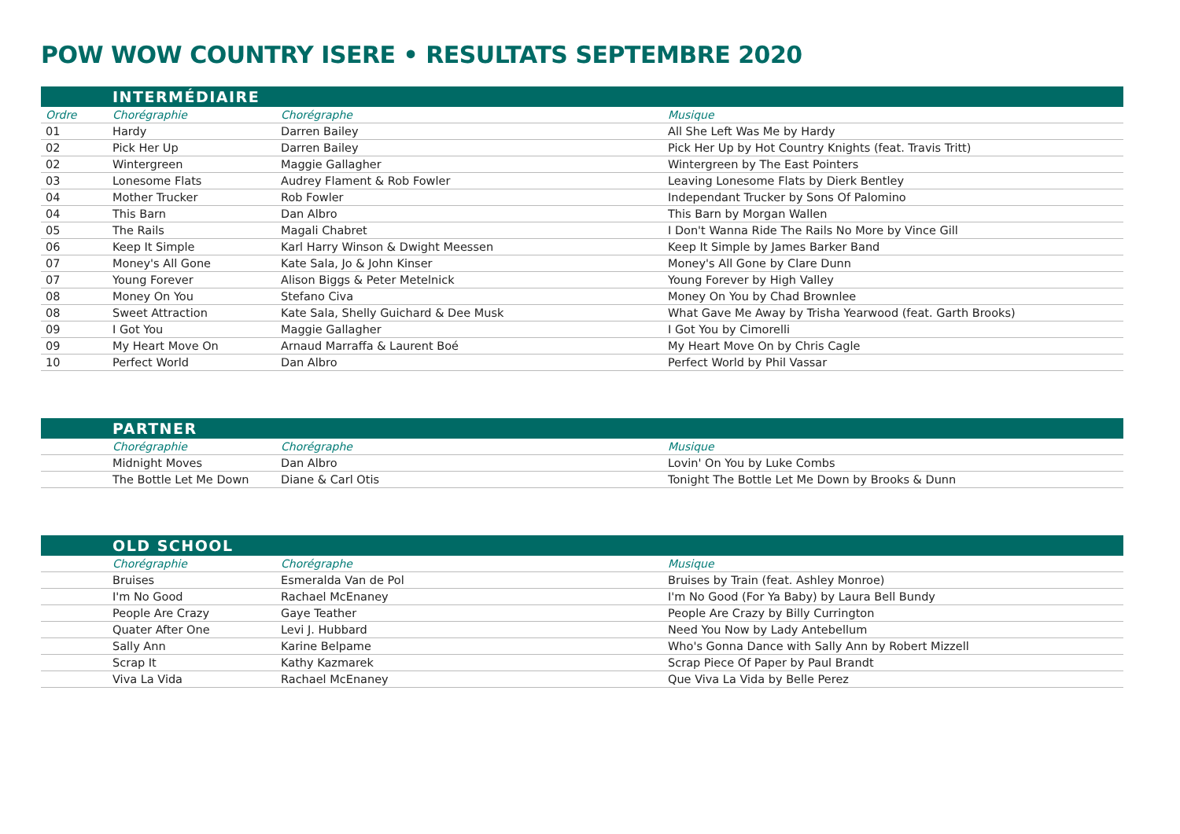POW WOW COUNTRY ISERE • RESULTATS SEPTEMBRE 2020
| | INTERMÉDIAIRE | | |
| Ordre | Chorégraphie | Chorégraphe | Musique |
| 01 | Hardy | Darren Bailey | All She Left Was Me by Hardy |
| 02 | Pick Her Up | Darren Bailey | Pick Her Up by Hot Country Knights (feat. Travis Tritt) |
| 02 | Wintergreen | Maggie Gallagher | Wintergreen by The East Pointers |
| 03 | Lonesome Flats | Audrey Flament & Rob Fowler | Leaving Lonesome Flats by Dierk Bentley |
| 04 | Mother Trucker | Rob Fowler | Independant Trucker by Sons Of Palomino |
| 04 | This Barn | Dan Albro | This Barn by Morgan Wallen |
| 05 | The Rails | Magali Chabret | I Don't Wanna Ride The Rails No More by Vince Gill |
| 06 | Keep It Simple | Karl Harry Winson & Dwight Meessen | Keep It Simple by James Barker Band |
| 07 | Money's All Gone | Kate Sala, Jo & John Kinser | Money's All Gone by Clare Dunn |
| 07 | Young Forever | Alison Biggs & Peter Metelnick | Young Forever by High Valley |
| 08 | Money On You | Stefano Civa | Money On You by Chad Brownlee |
| 08 | Sweet Attraction | Kate Sala, Shelly Guichard & Dee Musk | What Gave Me Away by Trisha Yearwood (feat. Garth Brooks) |
| 09 | I Got You | Maggie Gallagher | I Got You by Cimorelli |
| 09 | My Heart Move On | Arnaud Marraffa & Laurent Boé | My Heart Move On by Chris Cagle |
| 10 | Perfect World | Dan Albro | Perfect World by Phil Vassar |
| | PARTNER | | |
| | Chorégraphie | Chorégraphe | Musique |
| | Midnight Moves | Dan Albro | Lovin' On You by Luke Combs |
| | The Bottle Let Me Down | Diane & Carl Otis | Tonight The Bottle Let Me Down by Brooks & Dunn |
| | OLD SCHOOL | | |
| | Chorégraphie | Chorégraphe | Musique |
| | Bruises | Esmeralda Van de Pol | Bruises by Train (feat. Ashley Monroe) |
| | I'm No Good | Rachael McEnaney | I'm No Good (For Ya Baby) by Laura Bell Bundy |
| | People Are Crazy | Gaye Teather | People Are Crazy by Billy Currington |
| | Quater After One | Levi J. Hubbard | Need You Now by Lady Antebellum |
| | Sally Ann | Karine Belpame | Who's Gonna Dance with Sally Ann by Robert Mizzell |
| | Scrap It | Kathy Kazmarek | Scrap Piece Of Paper by Paul Brandt |
| | Viva La Vida | Rachael McEnaney | Que Viva La Vida by Belle Perez |